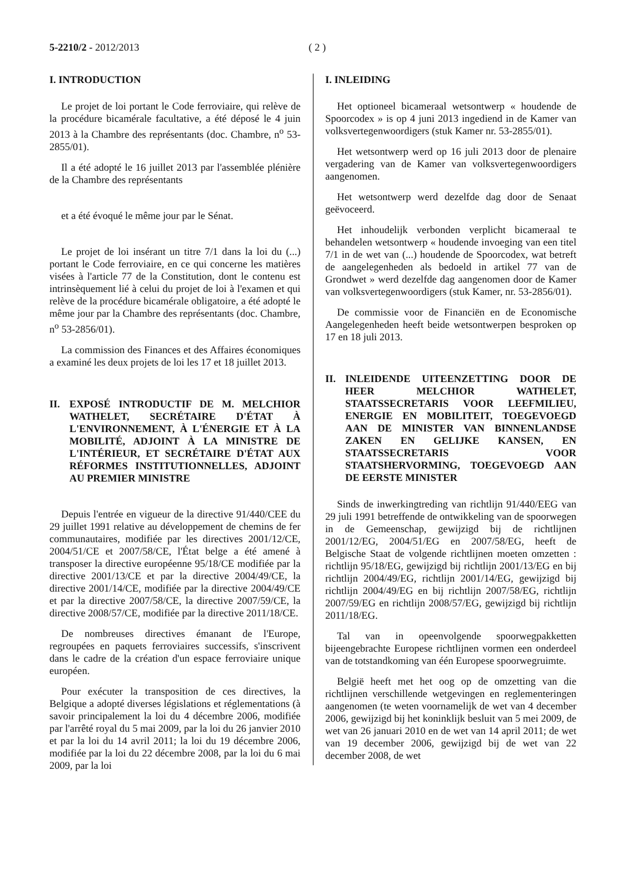5-2210/2 - 2012/2013 ( 2 )
I. INTRODUCTION
Le projet de loi portant le Code ferroviaire, qui relève de la procédure bicamérale facultative, a été déposé le 4 juin 2013 à la Chambre des représentants (doc. Chambre, n<sup>o</sup> 53-2855/01).
Il a été adopté le 16 juillet 2013 par l'assemblée plénière de la Chambre des représentants
et a été évoqué le même jour par le Sénat.
Le projet de loi insérant un titre 7/1 dans la loi du (...) portant le Code ferroviaire, en ce qui concerne les matières visées à l'article 77 de la Constitution, dont le contenu est intrinsèquement lié à celui du projet de loi à l'examen et qui relève de la procédure bicamérale obligatoire, a été adopté le même jour par la Chambre des représentants (doc. Chambre, n<sup>o</sup> 53-2856/01).
La commission des Finances et des Affaires économiques a examiné les deux projets de loi les 17 et 18 juillet 2013.
II. EXPOSÉ INTRODUCTIF DE M. MELCHIOR WATHELET, SECRÉTAIRE D'ÉTAT À L'ENVIRONNEMENT, À L'ÉNERGIE ET À LA MOBILITÉ, ADJOINT À LA MINISTRE DE L'INTÉRIEUR, ET SECRÉTAIRE D'ÉTAT AUX RÉFORMES INSTITUTIONNELLES, ADJOINT AU PREMIER MINISTRE
Depuis l'entrée en vigueur de la directive 91/440/CEE du 29 juillet 1991 relative au développement de chemins de fer communautaires, modifiée par les directives 2001/12/CE, 2004/51/CE et 2007/58/CE, l'État belge a été amené à transposer la directive européenne 95/18/CE modifiée par la directive 2001/13/CE et par la directive 2004/49/CE, la directive 2001/14/CE, modifiée par la directive 2004/49/CE et par la directive 2007/58/CE, la directive 2007/59/CE, la directive 2008/57/CE, modifiée par la directive 2011/18/CE.
De nombreuses directives émanant de l'Europe, regroupées en paquets ferroviaires successifs, s'inscrivent dans le cadre de la création d'un espace ferroviaire unique européen.
Pour exécuter la transposition de ces directives, la Belgique a adopté diverses législations et réglementations (à savoir principalement la loi du 4 décembre 2006, modifiée par l'arrêté royal du 5 mai 2009, par la loi du 26 janvier 2010 et par la loi du 14 avril 2011; la loi du 19 décembre 2006, modifiée par la loi du 22 décembre 2008, par la loi du 6 mai 2009, par la loi
I. INLEIDING
Het optioneel bicameraal wetsontwerp « houdende de Spoorcodex » is op 4 juni 2013 ingediend in de Kamer van volksvertegenwoordigers (stuk Kamer nr. 53-2855/01).
Het wetsontwerp werd op 16 juli 2013 door de plenaire vergadering van de Kamer van volksvertegenwoordigers aangenomen.
Het wetsontwerp werd dezelfde dag door de Senaat geëvoceerd.
Het inhoudelijk verbonden verplicht bicameraal te behandelen wetsontwerp « houdende invoeging van een titel 7/1 in de wet van (...) houdende de Spoorcodex, wat betreft de aangelegenheden als bedoeld in artikel 77 van de Grondwet » werd dezelfde dag aangenomen door de Kamer van volksvertegenwoordigers (stuk Kamer, nr. 53-2856/01).
De commissie voor de Financiën en de Economische Aangelegenheden heeft beide wetsontwerpen besproken op 17 en 18 juli 2013.
II. INLEIDENDE UITEENZETTING DOOR DE HEER MELCHIOR WATHELET, STAATSSECRETARIS VOOR LEEFMILIEU, ENERGIE EN MOBILITEIT, TOEGEVOEGD AAN DE MINISTER VAN BINNENLANDSE ZAKEN EN GELIJKE KANSEN, EN STAATSSECRETARIS VOOR STAATSHERVORMING, TOEGEVOEGD AAN DE EERSTE MINISTER
Sinds de inwerkingtreding van richtlijn 91/440/EEG van 29 juli 1991 betreffende de ontwikkeling van de spoorwegen in de Gemeenschap, gewijzigd bij de richtlijnen 2001/12/EG, 2004/51/EG en 2007/58/EG, heeft de Belgische Staat de volgende richtlijnen moeten omzetten : richtlijn 95/18/EG, gewijzigd bij richtlijn 2001/13/EG en bij richtlijn 2004/49/EG, richtlijn 2001/14/EG, gewijzigd bij richtlijn 2004/49/EG en bij richtlijn 2007/58/EG, richtlijn 2007/59/EG en richtlijn 2008/57/EG, gewijzigd bij richtlijn 2011/18/EG.
Tal van in opeenvolgende spoorwegpakketten bijeengebrachte Europese richtlijnen vormen een onderdeel van de totstandkoming van één Europese spoorwegruimte.
België heeft met het oog op de omzetting van die richtlijnen verschillende wetgevingen en reglementeringen aangenomen (te weten voornamelijk de wet van 4 december 2006, gewijzigd bij het koninklijk besluit van 5 mei 2009, de wet van 26 januari 2010 en de wet van 14 april 2011; de wet van 19 december 2006, gewijzigd bij de wet van 22 december 2008, de wet